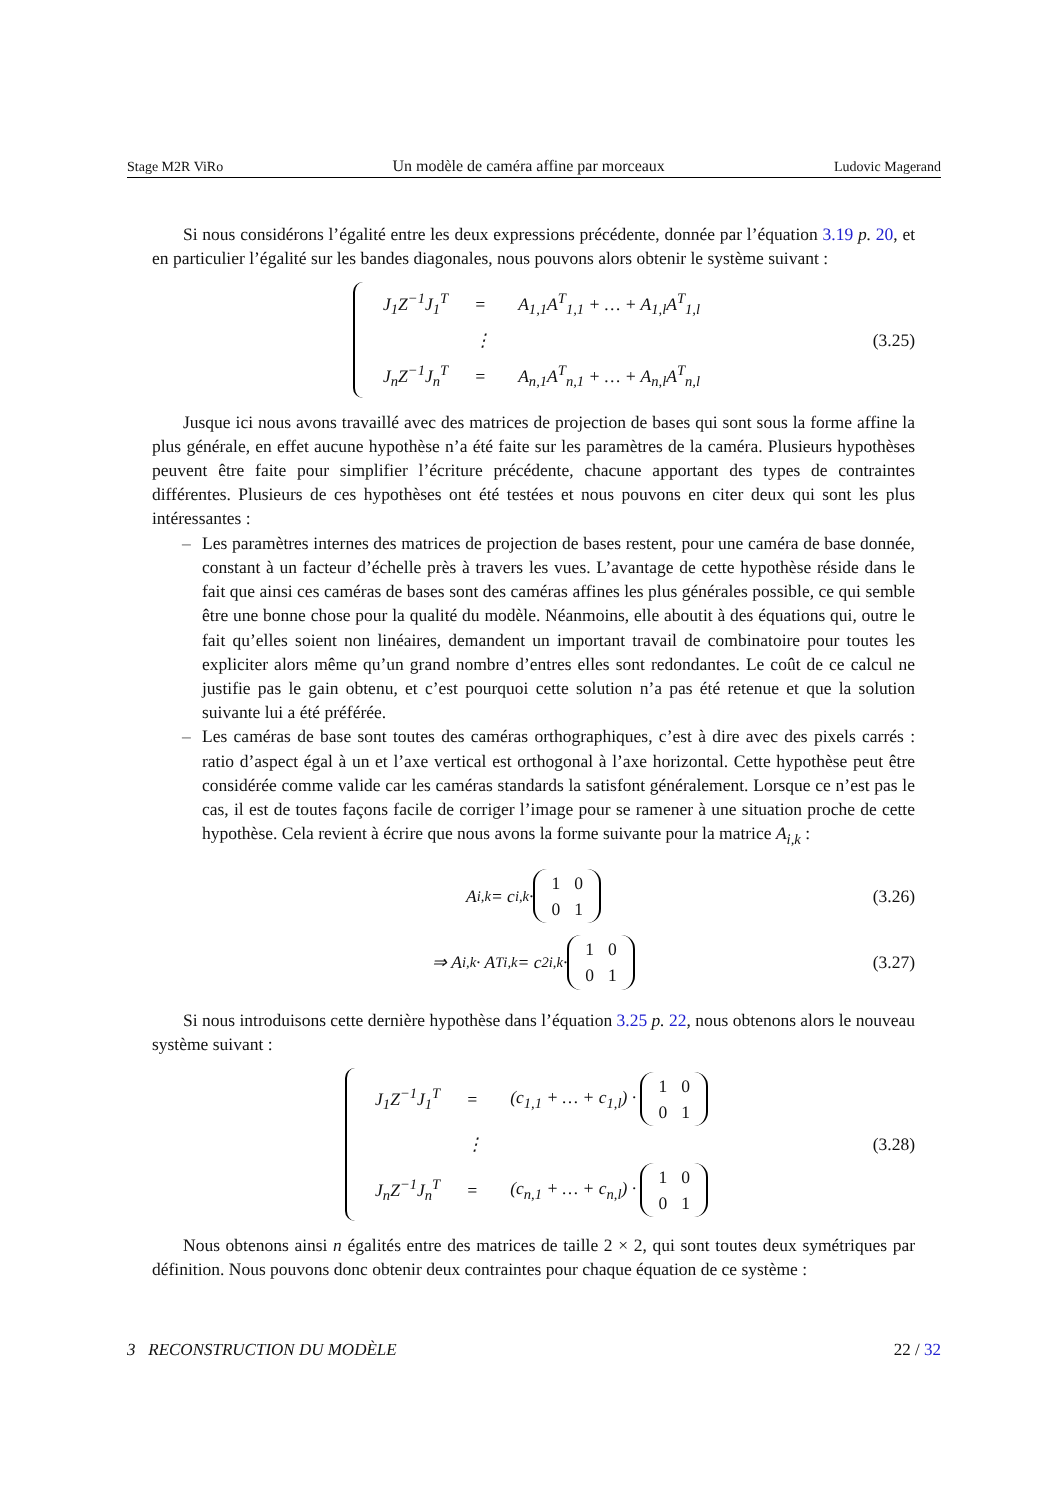Stage M2R ViRo Un modèle de caméra affine par morceaux Ludovic Magerand
Si nous considérons l’égalité entre les deux expressions précédente, donnée par l’équation 3.19 p. 20, et en particulier l’égalité sur les bandes diagonales, nous pouvons alors obtenir le système suivant :
| J<sub>1</sub>Z<sup>−1</sup>J<sub>1</sub><sup>T</sup> | = | A<sub>1,1</sub>A<sup>T</sup><sub>1,1</sub> + … + A<sub>1,l</sub>A<sup>T</sup><sub>1,l</sub> |
| | ⋮ | |
| J<sub>n</sub>Z<sup>−1</sup>J<sub>n</sub><sup>T</sup> | = | A<sub>n,1</sub>A<sup>T</sup><sub>n,1</sub> + … + A<sub>n,l</sub>A<sup>T</sup><sub>n,l</sub> |
(3.25)
Jusque ici nous avons travaillé avec des matrices de projection de bases qui sont sous la forme affine la plus générale, en effet aucune hypothèse n’a été faite sur les paramètres de la caméra. Plusieurs hypothèses peuvent être faite pour simplifier l’écriture précédente, chacune apportant des types de contraintes différentes. Plusieurs de ces hypothèses ont été testées et nous pouvons en citer deux qui sont les plus intéressantes :
– Les paramètres internes des matrices de projection de bases restent, pour une caméra de base donnée, constant à un facteur d’échelle près à travers les vues. L’avantage de cette hypothèse réside dans le fait que ainsi ces caméras de bases sont des caméras affines les plus générales possible, ce qui semble être une bonne chose pour la qualité du modèle. Néanmoins, elle aboutit à des équations qui, outre le fait qu’elles soient non linéaires, demandent un important travail de combinatoire pour toutes les expliciter alors même qu’un grand nombre d’entres elles sont redondantes. Le coût de ce calcul ne justifie pas le gain obtenu, et c’est pourquoi cette solution n’a pas été retenue et que la solution suivante lui a été préférée.
– Les caméras de base sont toutes des caméras orthographiques, c’est à dire avec des pixels carrés : ratio d’aspect égal à un et l’axe vertical est orthogonal à l’axe horizontal. Cette hypothèse peut être considérée comme valide car les caméras standards la satisfont généralement. Lorsque ce n’est pas le cas, il est de toutes façons facile de corriger l’image pour se ramener à une situation proche de cette hypothèse. Cela revient à écrire que nous avons la forme suivante pour la matrice A<sub>i,k</sub> :
A<sub>i,k</sub> = c<sub>i,k</sub> ·
| 1 | 0 |
| 0 | 1 |
(3.26)
⇒ A<sub>i,k</sub> · A<sup>T</sup><sub>i,k</sub> = c<sup>2</sup><sub>i,k</sub> ·
| 1 | 0 |
| 0 | 1 |
(3.27)
Si nous introduisons cette dernière hypothèse dans l’équation 3.25 p. 22, nous obtenons alors le nouveau système suivant :
| J<sub>1</sub>Z<sup>−1</sup>J<sub>1</sub><sup>T</sup> | = | (c<sub>1,1</sub> + … + c<sub>1,l</sub>) · / 1 / 0 / / 0 / 1 / |
| | ⋮ | |
| J<sub>n</sub>Z<sup>−1</sup>J<sub>n</sub><sup>T</sup> | = | (c<sub>n,1</sub> + … + c<sub>n,l</sub>) · / 1 / 0 / / 0 / 1 / |
(3.28)
Nous obtenons ainsi n égalités entre des matrices de taille 2 × 2, qui sont toutes deux symétriques par définition. Nous pouvons donc obtenir deux contraintes pour chaque équation de ce système :
3 RECONSTRUCTION DU MODÈLE 22 / 32